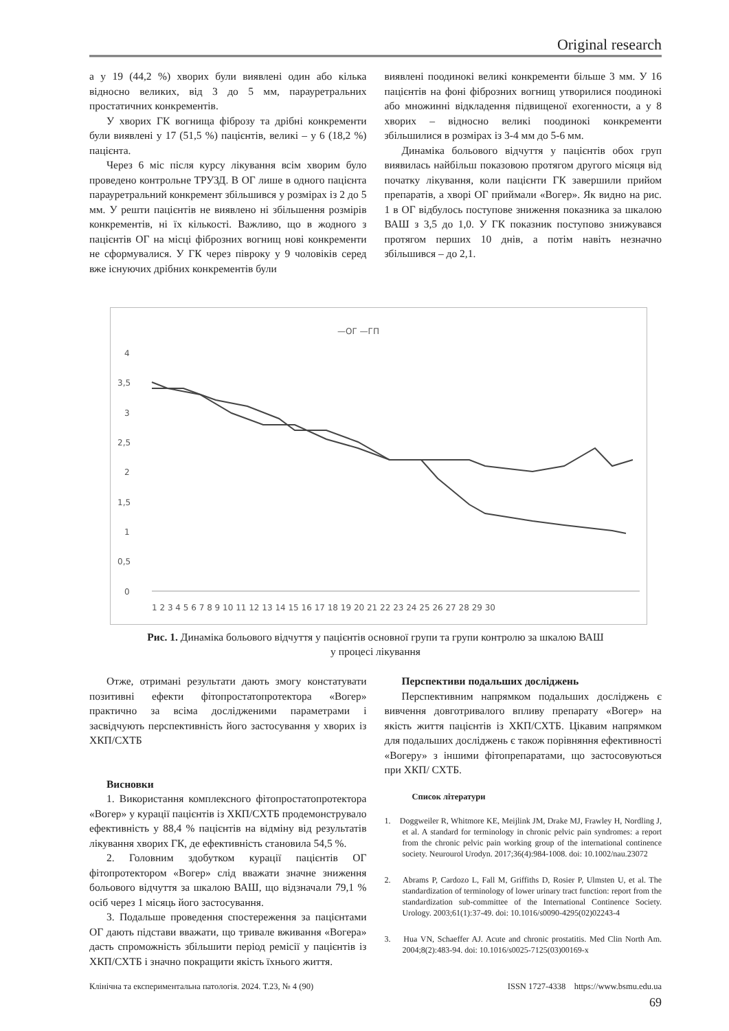Original research
а у 19 (44,2 %) хворих були виявлені один або кілька відносно великих, від 3 до 5 мм, парауретральних простатичних конкрементів.
У хворих ГК вогнища фіброзу та дрібні конкременти були виявлені у 17 (51,5 %) пацієнтів, великі – у 6 (18,2 %) пацієнта.
Через 6 міс після курсу лікування всім хворим було проведено контрольне ТРУЗД. В ОГ лише в одного пацієнта парауретральний конкремент збільшився у розмірах із 2 до 5 мм. У решти пацієнтів не виявлено ні збільшення розмірів конкрементів, ні їх кількості. Важливо, що в жодного з пацієнтів ОГ на місці фіброзних вогнищ нові конкременти не сформувалися. У ГК через півроку у 9 чоловіків серед вже існуючих дрібних конкрементів були
виявлені поодинокі великі конкременти більше 3 мм. У 16 пацієнтів на фоні фіброзних вогнищ утворилися поодинокі або множинні відкладення підвищеної ехогенности, а у 8 хворих – відносно великі поодинокі конкременти збільшилися в розмірах із 3-4 мм до 5-6 мм.
Динаміка больового відчуття у пацієнтів обох груп виявилась найбільш показовою протягом другого місяця від початку лікування, коли пацієнти ГК завершили прийом препаратів, а хворі ОГ приймали «Вогер». Як видно на рис. 1 в ОГ відбулось поступове зниження показника за шкалою ВАШ з 3,5 до 1,0. У ГК показник поступово знижувався протягом перших 10 днів, а потім навіть незначно збільшився – до 2,1.
—ОГ —ГП
4
3,5
3
2,5
2
1,5
1
0,5
0
1 2 3 4 5 6 7 8 9 10 11 12 13 14 15 16 17 18 19 20 21 22 23 24 25 26 27 28 29 30
Рис. 1. Динаміка больового відчуття у пацієнтів основної групи та групи контролю за шкалою ВАШ
у процесі лікування
Отже, отримані результати дають змогу констатувати позитивні ефекти фітопростатопротектора «Вогер» практично за всіма дослідженими параметрами і засвідчують перспективність його застосування у хворих із ХКП/СХТБ
Висновки
1. Використання комплексного фітопростатопротектора «Вогер» у курації пацієнтів із ХКП/СХТБ продемонструвало ефективність у 88,4 % пацієнтів на відміну від результатів лікування хворих ГК, де ефективність становила 54,5 %.
2. Головним здобутком курації пацієнтів ОГ фітопротектором «Вогер» слід вважати значне зниження больового відчуття за шкалою ВАШ, що відзначали 79,1 % осіб через 1 місяць його застосування.
3. Подальше проведення спостереження за пацієнтами ОГ дають підстави вважати, що тривале вживання «Вогера» дасть спроможність збільшити період ремісії у пацієнтів із ХКП/СХТБ і значно покращити якість їхнього життя.
Перспективи подальших досліджень
Перспективним напрямком подальших досліджень є вивчення довготривалого впливу препарату «Вогер» на якість життя пацієнтів із ХКП/СХТБ. Цікавим напрямком для подальших досліджень є також порівняння ефективності «Вогеру» з іншими фітопрепаратами, що застосовуються при ХКП/ СХТБ.
Список літератури
1. Doggweiler R, Whitmore KE, Meijlink JM, Drake MJ, Frawley H, Nordling J, et al. A standard for terminology in chronic pelvic pain syndromes: a report from the chronic pelvic pain working group of the international continence society. Neurourol Urodyn. 2017;36(4):984-1008. doi: 10.1002/nau.23072
2. Abrams P, Cardozo L, Fall M, Griffiths D, Rosier P, Ulmsten U, et al. The standardization of terminology of lower urinary tract function: report from the standardization sub-committee of the International Continence Society. Urology. 2003;61(1):37-49. doi: 10.1016/s0090-4295(02)02243-4
3. Hua VN, Schaeffer AJ. Acute and chronic prostatitis. Med Clin North Am. 2004;8(2):483-94. doi: 10.1016/s0025-7125(03)00169-x
Клінічна та експериментальна патологія. 2024. Т.23, № 4 (90) ISSN 1727-4338 https://www.bsmu.edu.ua
69